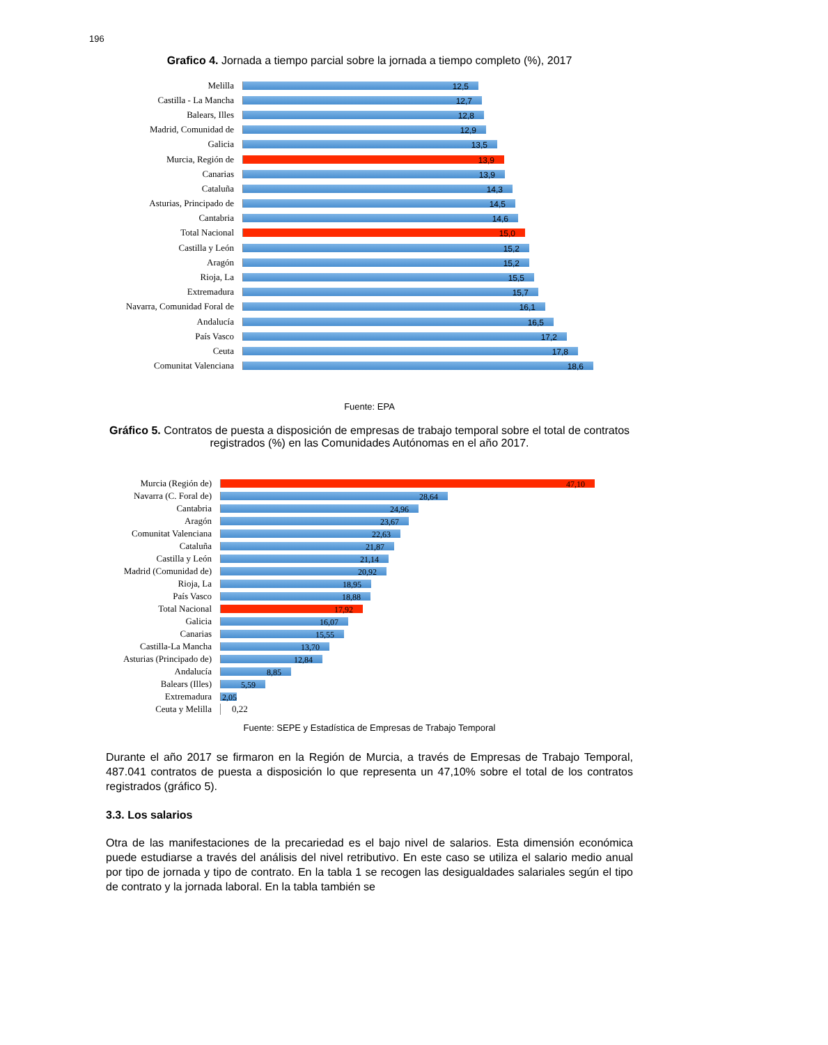196
Grafico 4. Jornada a tiempo parcial sobre la jornada a tiempo completo (%), 2017
Melilla
12,5
Castilla - La Mancha
12,7
Balears, Illes
12,8
Madrid, Comunidad de
12,9
Galicia
13,5
Murcia, Región de
13,9
Canarias
13,9
Cataluña
14,3
Asturias, Principado de
14,5
Cantabria
14,6
Total Nacional
15,0
Castilla y León
15,2
Aragón
15,2
Rioja, La
15,5
Extremadura
15,7
Navarra, Comunidad Foral de
16,1
Andalucía
16,5
País Vasco
17,2
Ceuta
17,8
Comunitat Valenciana
18,6
Fuente: EPA
Gráfico 5. Contratos de puesta a disposición de empresas de trabajo temporal sobre el total de contratos registrados (%) en las Comunidades Autónomas en el año 2017.
Murcia (Región de)
47,10
Navarra (C. Foral de)
28,64
Cantabria
24,96
Aragón
23,67
Comunitat Valenciana
22,63
Cataluña
21,87
Castilla y León
21,14
Madrid (Comunidad de)
20,92
Rioja, La
18,95
País Vasco
18,88
Total Nacional
17,92
Galicia
16,07
Canarias
15,55
Castilla-La Mancha
13,70
Asturias (Principado de)
12,84
Andalucía
8,85
Balears (Illes)
5,59
Extremadura
2,05
Ceuta y Melilla 0,22
Fuente: SEPE y Estadística de Empresas de Trabajo Temporal
Durante el año 2017 se firmaron en la Región de Murcia, a través de Empresas de Trabajo Temporal, 487.041 contratos de puesta a disposición lo que representa un 47,10% sobre el total de los contratos registrados (gráfico 5).
3.3. Los salarios
Otra de las manifestaciones de la precariedad es el bajo nivel de salarios. Esta dimensión económica puede estudiarse a través del análisis del nivel retributivo. En este caso se utiliza el salario medio anual por tipo de jornada y tipo de contrato. En la tabla 1 se recogen las desigualdades salariales según el tipo de contrato y la jornada laboral. En la tabla también se